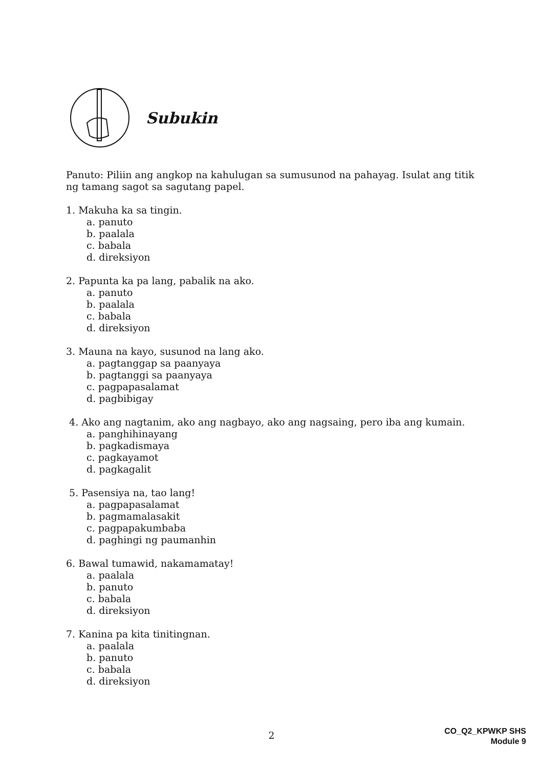Subukin
Panuto: Piliin ang angkop na kahulugan sa sumusunod na pahayag. Isulat ang titik ng tamang sagot sa sagutang papel.
1. Makuha ka sa tingin.
a. panuto
b. paalala
c. babala
d. direksiyon
2. Papunta ka pa lang, pabalik na ako.
a. panuto
b. paalala
c. babala
d. direksiyon
3. Mauna na kayo, susunod na lang ako.
a. pagtanggap sa paanyaya
b. pagtanggi sa paanyaya
c. pagpapasalamat
d. pagbibigay
4. Ako ang nagtanim, ako ang nagbayo, ako ang nagsaing, pero iba ang kumain.
a. panghihinayang
b. pagkadismaya
c. pagkayamot
d. pagkagalit
5. Pasensiya na, tao lang!
a. pagpapasalamat
b. pagmamalasakit
c. pagpapakumbaba
d. paghingi ng paumanhin
6. Bawal tumawid, nakamamatay!
a. paalala
b. panuto
c. babala
d. direksiyon
7. Kanina pa kita tinitingnan.
a. paalala
b. panuto
c. babala
d. direksiyon
2
CO_Q2_KPWKP SHS
Module 9